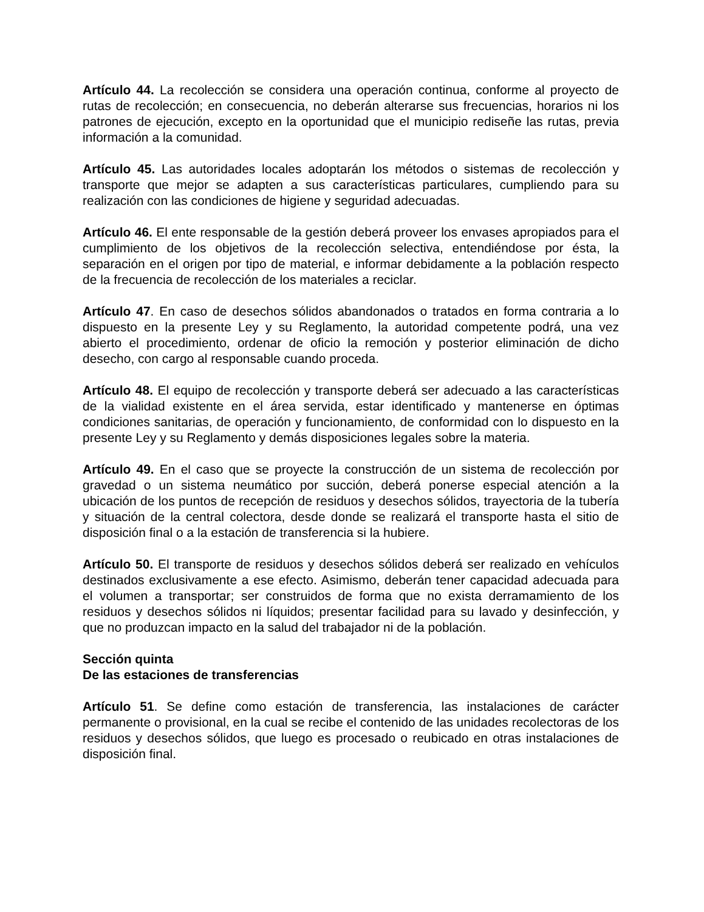Artículo 44. La recolección se considera una operación continua, conforme al proyecto de rutas de recolección; en consecuencia, no deberán alterarse sus frecuencias, horarios ni los patrones de ejecución, excepto en la oportunidad que el municipio rediseñe las rutas, previa información a la comunidad.
Artículo 45. Las autoridades locales adoptarán los métodos o sistemas de recolección y transporte que mejor se adapten a sus características particulares, cumpliendo para su realización con las condiciones de higiene y seguridad adecuadas.
Artículo 46. El ente responsable de la gestión deberá proveer los envases apropiados para el cumplimiento de los objetivos de la recolección selectiva, entendiéndose por ésta, la separación en el origen por tipo de material, e informar debidamente a la población respecto de la frecuencia de recolección de los materiales a reciclar.
Artículo 47. En caso de desechos sólidos abandonados o tratados en forma contraria a lo dispuesto en la presente Ley y su Reglamento, la autoridad competente podrá, una vez abierto el procedimiento, ordenar de oficio la remoción y posterior eliminación de dicho desecho, con cargo al responsable cuando proceda.
Artículo 48. El equipo de recolección y transporte deberá ser adecuado a las características de la vialidad existente en el área servida, estar identificado y mantenerse en óptimas condiciones sanitarias, de operación y funcionamiento, de conformidad con lo dispuesto en la presente Ley y su Reglamento y demás disposiciones legales sobre la materia.
Artículo 49. En el caso que se proyecte la construcción de un sistema de recolección por gravedad o un sistema neumático por succión, deberá ponerse especial atención a la ubicación de los puntos de recepción de residuos y desechos sólidos, trayectoria de la tubería y situación de la central colectora, desde donde se realizará el transporte hasta el sitio de disposición final o a la estación de transferencia si la hubiere.
Artículo 50. El transporte de residuos y desechos sólidos deberá ser realizado en vehículos destinados exclusivamente a ese efecto. Asimismo, deberán tener capacidad adecuada para el volumen a transportar; ser construidos de forma que no exista derramamiento de los residuos y desechos sólidos ni líquidos; presentar facilidad para su lavado y desinfección, y que no produzcan impacto en la salud del trabajador ni de la población.
Sección quinta
De las estaciones de transferencias
Artículo 51. Se define como estación de transferencia, las instalaciones de carácter permanente o provisional, en la cual se recibe el contenido de las unidades recolectoras de los residuos y desechos sólidos, que luego es procesado o reubicado en otras instalaciones de disposición final.